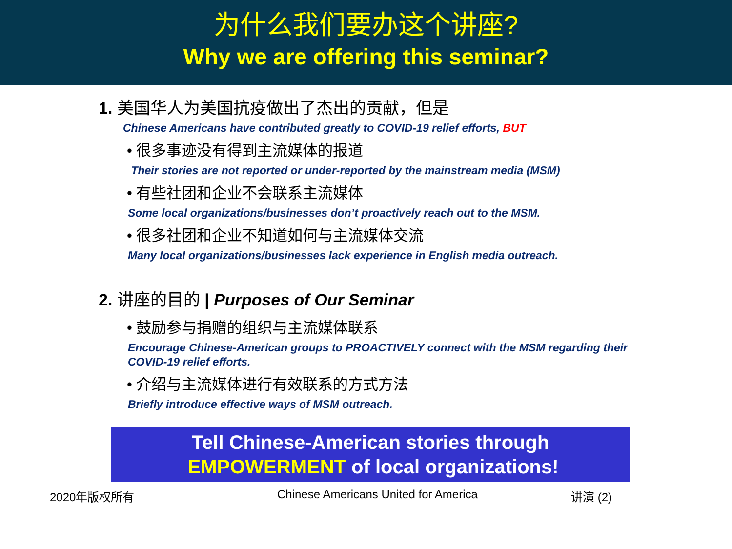为什么我们要办这个讲座?
Why we are offering this seminar?
1. 美国华人为美国抗疫做出了杰出的贡献，但是
Chinese Americans have contributed greatly to COVID-19 relief efforts, BUT
• 很多事迹没有得到主流媒体的报道
Their stories are not reported or under-reported by the mainstream media (MSM)
• 有些社团和企业不会联系主流媒体
Some local organizations/businesses don’t proactively reach out to the MSM.
• 很多社团和企业不知道如何与主流媒体交流
Many local organizations/businesses lack experience in English media outreach.
2. 讲座的目的 | Purposes of Our Seminar
• 鼓励参与捐赠的组织与主流媒体联系
Encourage Chinese-American groups to PROACTIVELY connect with the MSM regarding their COVID-19 relief efforts.
• 介绍与主流媒体进行有效联系的方式方法
Briefly introduce effective ways of MSM outreach.
Tell Chinese-American stories through
EMPOWERMENT of local organizations!
2020年版权所有 Chinese Americans United for America 讲演 (2)